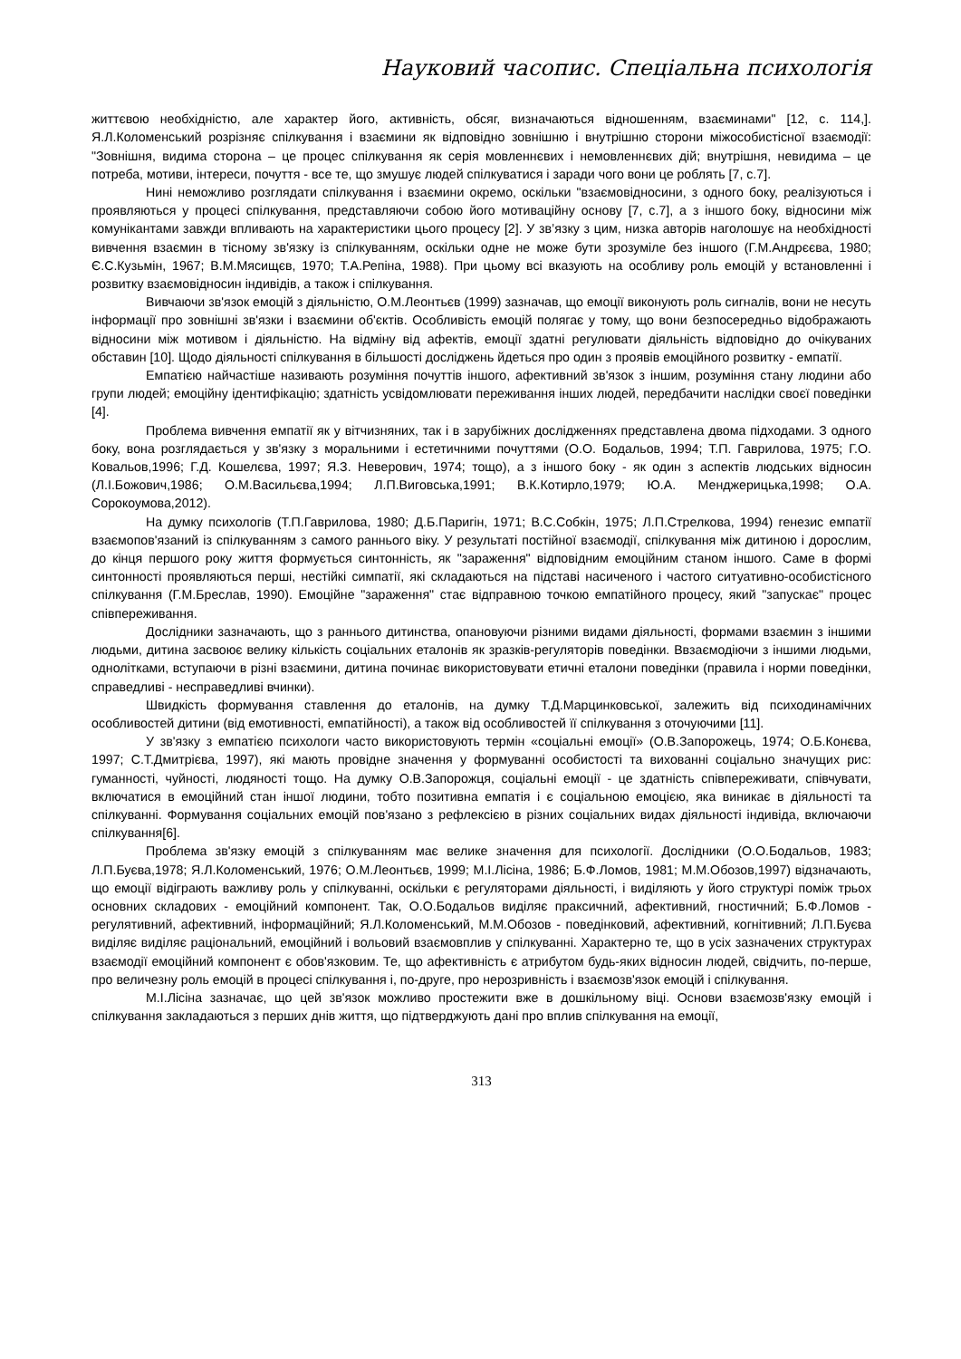Науковий часопис. Спеціальна психологія
життєвою необхідністю, але характер його, активність, обсяг, визначаються відношенням, взаєминами" [12, с. 114,]. Я.Л.Коломенський розрізняє спілкування і взаємини як відповідно зовнішню і внутрішню сторони міжособистісної взаємодії: "Зовнішня, видима сторона – це процес спілкування як серія мовленнєвих і немовленнєвих дій; внутрішня, невидима – це потреба, мотиви, інтереси, почуття - все те, що змушує людей спілкуватися і заради чого вони це роблять [7, с.7].
Нині неможливо розглядати спілкування і взаємини окремо, оскільки "взаємовідносини, з одного боку, реалізуються і проявляються у процесі спілкування, представляючи собою його мотиваційну основу [7, с.7], а з іншого боку, відносини між комунікантами завжди впливають на характеристики цього процесу [2]. У зв’язку з цим, низка авторів наголошує на необхідності вивчення взаємин в тісному зв'язку із спілкуванням, оскільки одне не може бути зрозуміле без іншого (Г.М.Андрєєва, 1980; Є.С.Кузьмін, 1967; В.М.Мясищєв, 1970; Т.А.Репіна, 1988). При цьому всі вказують на особливу роль емоцій у встановленні і розвитку взаємовідносин індивідів, а також і спілкування.
Вивчаючи зв'язок емоцій з діяльністю, О.М.Леонтьєв (1999) зазначав, що емоції виконують роль сигналів, вони не несуть інформації про зовнішні зв'язки і взаємини об'єктів. Особливість емоцій полягає у тому, що вони безпосередньо відображають відносини між мотивом і діяльністю. На відміну від афектів, емоції здатні регулювати діяльність відповідно до очікуваних обставин [10]. Щодо діяльності спілкування в більшості досліджень йдеться про один з проявів емоційного розвитку - емпатії.
Емпатією найчастіше називають розуміння почуттів іншого, афективний зв'язок з іншим, розуміння стану людини або групи людей; емоційну ідентифікацію; здатність усвідомлювати переживання інших людей, передбачити наслідки своєї поведінки [4].
Проблема вивчення емпатії як у вітчизняних, так і в зарубіжних дослідженнях представлена двома підходами. З одного боку, вона розглядається у зв'язку з моральними і естетичними почуттями (О.О. Бодальов, 1994; Т.П. Гаврилова, 1975; Г.О. Ковальов,1996; Г.Д. Кошелєва, 1997; Я.З. Неверович, 1974; тощо), а з іншого боку - як один з аспектів людських відносин (Л.І.Божович,1986; О.М.Васильєва,1994; Л.П.Виговська,1991; В.К.Котирло,1979; Ю.А. Менджерицька,1998; О.А. Сорокоумова,2012).
На думку психологів (Т.П.Гаврилова, 1980; Д.Б.Паригін, 1971; В.С.Собкін, 1975; Л.П.Стрелкова, 1994) генезис емпатії взаємопов'язаний із спілкуванням з самого раннього віку. У результаті постійної взаємодії, спілкування між дитиною і дорослим, до кінця першого року життя формується синтонність, як "зараження" відповідним емоційним станом іншого. Саме в формі синтонності проявляються перші, нестійкі симпатії, які складаються на підставі насиченого і частого ситуативно-особистісного спілкування (Г.М.Бреслав, 1990). Емоційне "зараження" стає відправною точкою емпатійного процесу, який "запускає" процес співпереживання.
Дослідники зазначають, що з раннього дитинства, опановуючи різними видами діяльності, формами взаємин з іншими людьми, дитина засвоює велику кількість соціальних еталонів як зразків-регуляторів поведінки. Ввзаємодіючи з іншими людьми, однолітками, вступаючи в різні взаємини, дитина починає використовувати етичні еталони поведінки (правила і норми поведінки, справедливі - несправедливі вчинки).
Швидкість формування ставлення до еталонів, на думку Т.Д.Марцинковської, залежить від психодинамічних особливостей дитини (від емотивності, емпатійності), а також від особливостей її спілкування з оточуючими [11].
У зв'язку з емпатією психологи часто використовують термін «соціальні емоції» (О.В.Запорожець, 1974; О.Б.Конєва, 1997; С.Т.Дмитрієва, 1997), які мають провідне значення у формуванні особистості та вихованні соціально значущих рис: гуманності, чуйності, людяності тощо. На думку О.В.Запорожця, соціальні емоції - це здатність співпереживати, співчувати, включатися в емоційний стан іншої людини, тобто позитивна емпатія і є соціальною емоцією, яка виникає в діяльності та спілкуванні. Формування соціальних емоцій пов'язано з рефлексією в різних соціальних видах діяльності індивіда, включаючи спілкування[6].
Проблема зв'язку емоцій з спілкуванням має велике значення для психології. Дослідники (О.О.Бодальов, 1983; Л.П.Буєва,1978; Я.Л.Коломенський, 1976; О.М.Леонтьєв, 1999; М.І.Лісіна, 1986; Б.Ф.Ломов, 1981; М.М.Обозов,1997) відзначають, що емоції відіграють важливу роль у спілкуванні, оскільки є регуляторами діяльності, і виділяють у його структурі поміж трьох основних складових - емоційний компонент. Так, О.О.Бодальов виділяє праксичний, афективний, гностичний; Б.Ф.Ломов - регулятивний, афективний, інформаційний; Я.Л.Коломенський, М.М.Обозов - поведінковий, афективний, когнітивний; Л.П.Буєва виділяє виділяє раціональний, емоційний і вольовий взаємовплив у спілкуванні. Характерно те, що в усіх зазначених структурах взаємодії емоційний компонент є обов'язковим. Те, що афективність є атрибутом будь-яких відносин людей, свідчить, по-перше, про величезну роль емоцій в процесі спілкування і, по-друге, про нерозривність і взаємозв'язок емоцій і спілкування.
М.І.Лісіна зазначає, що цей зв'язок можливо простежити вже в дошкільному віці. Основи взаємозв'язку емоцій і спілкування закладаються з перших днів життя, що підтверджують дані про вплив спілкування на емоції,
313